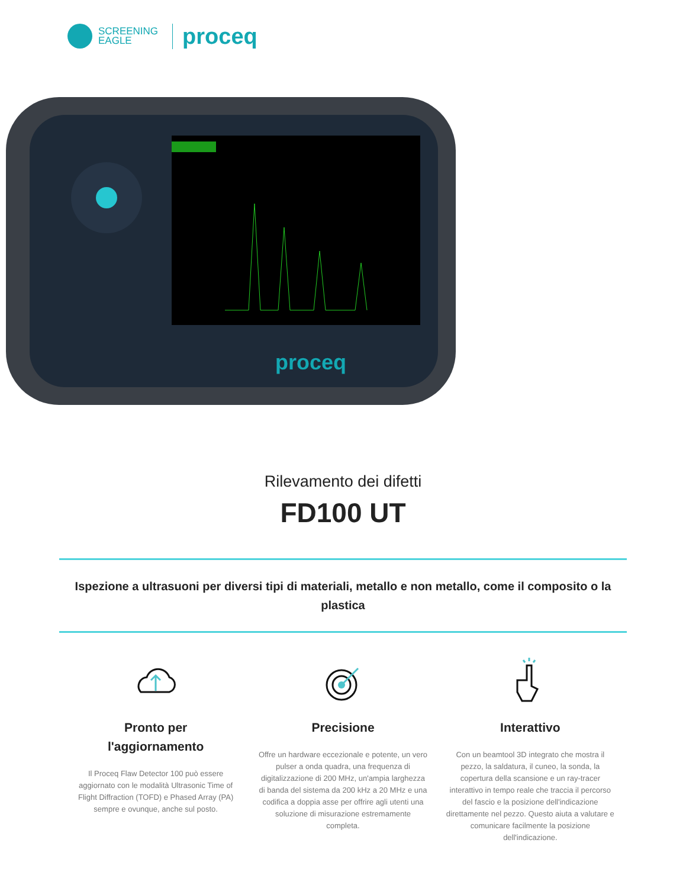SCREENING
EAGLE
proceq
proceq
Rilevamento dei difetti
FD100 UT
Ispezione a ultrasuoni per diversi tipi di materiali, metallo e non metallo, come il composito o la plastica
Pronto per
l'aggiornamento
Il Proceq Flaw Detector 100 può essere aggiornato con le modalità Ultrasonic Time of Flight Diffraction (TOFD) e Phased Array (PA) sempre e ovunque, anche sul posto.
Precisione
Offre un hardware eccezionale e potente, un vero pulser a onda quadra, una frequenza di digitalizzazione di 200 MHz, un'ampia larghezza di banda del sistema da 200 kHz a 20 MHz e una codifica a doppia asse per offrire agli utenti una soluzione di misurazione estremamente completa.
Interattivo
Con un beamtool 3D integrato che mostra il pezzo, la saldatura, il cuneo, la sonda, la copertura della scansione e un ray-tracer interattivo in tempo reale che traccia il percorso del fascio e la posizione dell'indicazione direttamente nel pezzo. Questo aiuta a valutare e comunicare facilmente la posizione dell'indicazione.